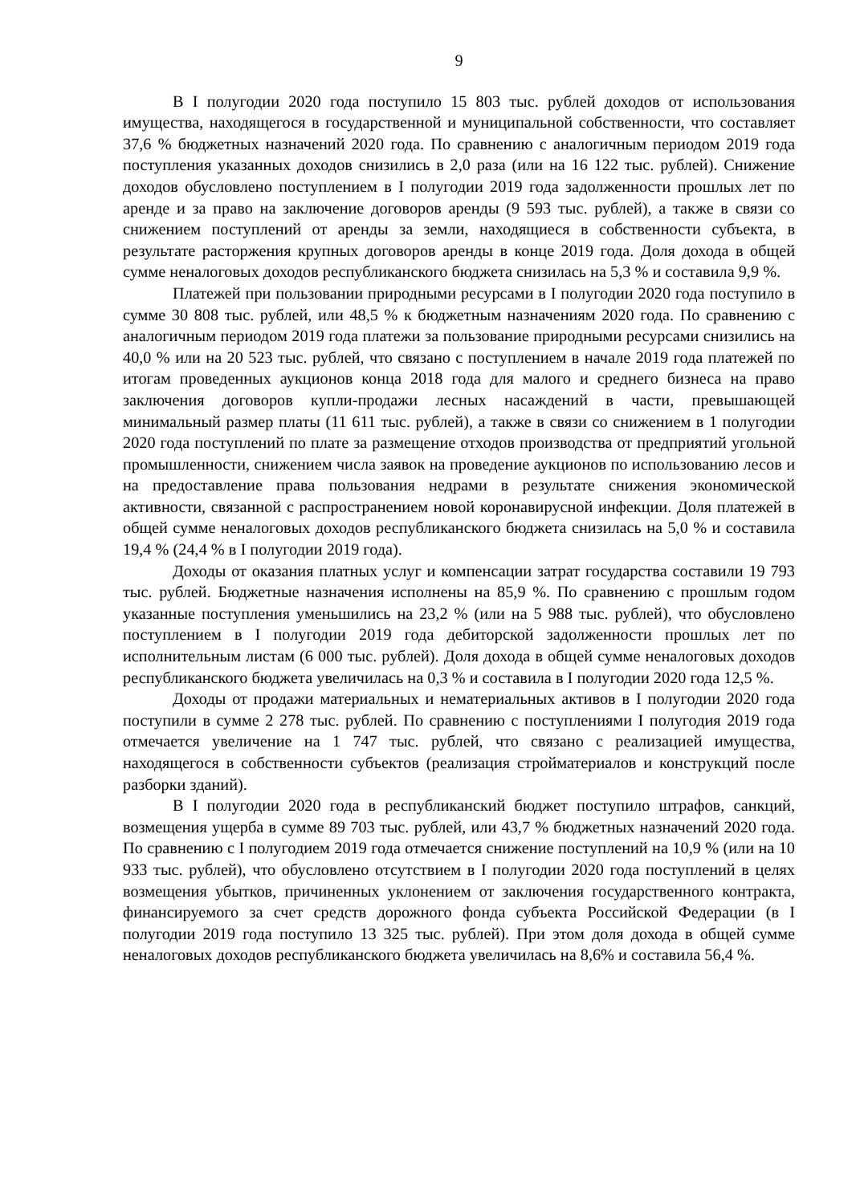9
В I полугодии 2020 года поступило 15 803 тыс. рублей доходов от использования имущества, находящегося в государственной и муниципальной собственности, что составляет 37,6 % бюджетных назначений 2020 года. По сравнению с аналогичным периодом 2019 года поступления указанных доходов снизились в 2,0 раза (или на 16 122 тыс. рублей). Снижение доходов обусловлено поступлением в I полугодии 2019 года задолженности прошлых лет по аренде и за право на заключение договоров аренды (9 593 тыс. рублей), а также в связи со снижением поступлений от аренды за земли, находящиеся в собственности субъекта, в результате расторжения крупных договоров аренды в конце 2019 года. Доля дохода в общей сумме неналоговых доходов республиканского бюджета снизилась на 5,3 % и составила 9,9 %.
Платежей при пользовании природными ресурсами в I полугодии 2020 года поступило в сумме 30 808 тыс. рублей, или 48,5 % к бюджетным назначениям 2020 года. По сравнению с аналогичным периодом 2019 года платежи за пользование природными ресурсами снизились на 40,0 % или на 20 523 тыс. рублей, что связано с поступлением в начале 2019 года платежей по итогам проведенных аукционов конца 2018 года для малого и среднего бизнеса на право заключения договоров купли-продажи лесных насаждений в части, превышающей минимальный размер платы (11 611 тыс. рублей), а также в связи со снижением в 1 полугодии 2020 года поступлений по плате за размещение отходов производства от предприятий угольной промышленности, снижением числа заявок на проведение аукционов по использованию лесов и на предоставление права пользования недрами в результате снижения экономической активности, связанной с распространением новой коронавирусной инфекции. Доля платежей в общей сумме неналоговых доходов республиканского бюджета снизилась на 5,0 % и составила 19,4 % (24,4 % в I полугодии 2019 года).
Доходы от оказания платных услуг и компенсации затрат государства составили 19 793 тыс. рублей. Бюджетные назначения исполнены на 85,9 %. По сравнению с прошлым годом указанные поступления уменьшились на 23,2 % (или на 5 988 тыс. рублей), что обусловлено поступлением в I полугодии 2019 года дебиторской задолженности прошлых лет по исполнительным листам (6 000 тыс. рублей). Доля дохода в общей сумме неналоговых доходов республиканского бюджета увеличилась на 0,3 % и составила в I полугодии 2020 года 12,5 %.
Доходы от продажи материальных и нематериальных активов в I полугодии 2020 года поступили в сумме 2 278 тыс. рублей. По сравнению с поступлениями I полугодия 2019 года отмечается увеличение на 1 747 тыс. рублей, что связано с реализацией имущества, находящегося в собственности субъектов (реализация стройматериалов и конструкций после разборки зданий).
В I полугодии 2020 года в республиканский бюджет поступило штрафов, санкций, возмещения ущерба в сумме 89 703 тыс. рублей, или 43,7 % бюджетных назначений 2020 года. По сравнению с I полугодием 2019 года отмечается снижение поступлений на 10,9 % (или на 10 933 тыс. рублей), что обусловлено отсутствием в I полугодии 2020 года поступлений в целях возмещения убытков, причиненных уклонением от заключения государственного контракта, финансируемого за счет средств дорожного фонда субъекта Российской Федерации (в I полугодии 2019 года поступило 13 325 тыс. рублей). При этом доля дохода в общей сумме неналоговых доходов республиканского бюджета увеличилась на 8,6% и составила 56,4 %.